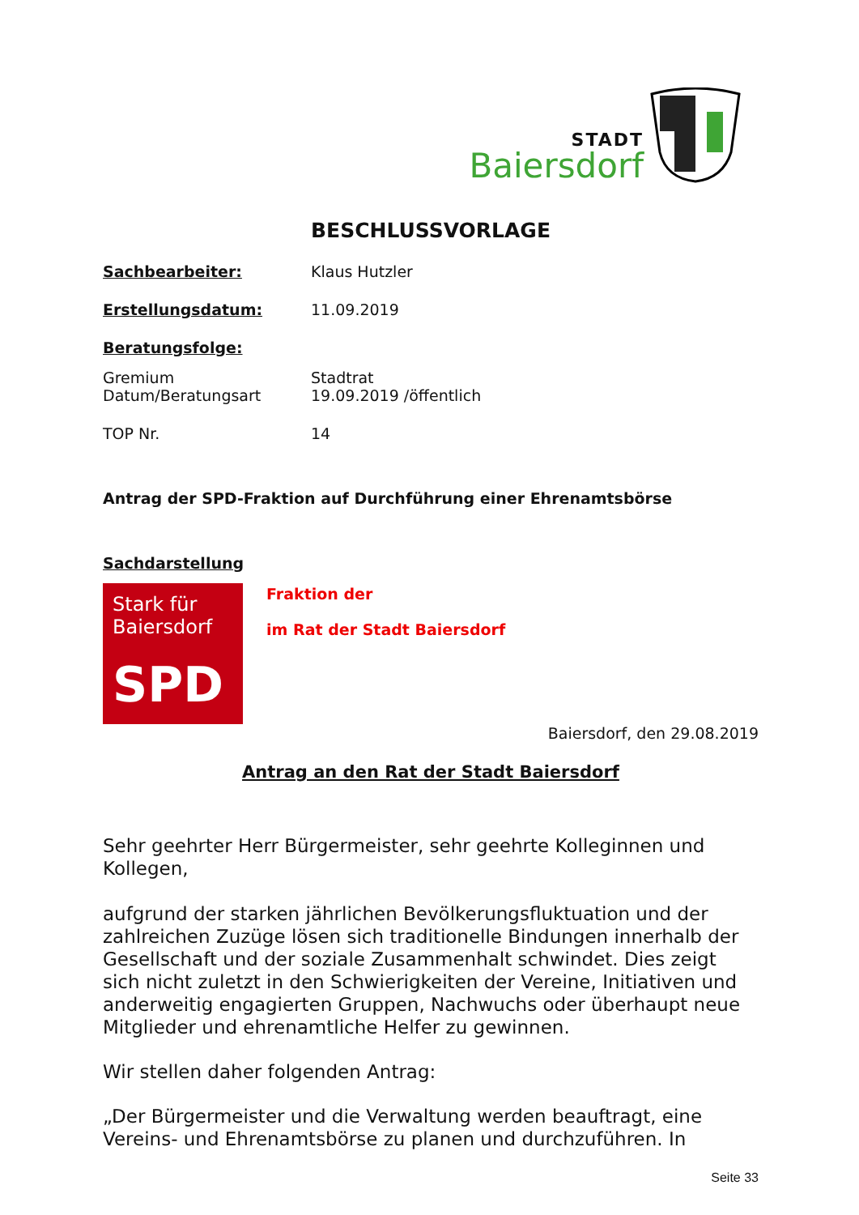STADT
Baiersdorf
BESCHLUSSVORLAGE
Sachbearbeiter: Klaus Hutzler
Erstellungsdatum: 11.09.2019
Beratungsfolge:
Gremium Stadtrat
Datum/Beratungsart 19.09.2019 /öffentlich
TOP Nr. 14
Antrag der SPD-Fraktion auf Durchführung einer Ehrenamtsbörse
Sachdarstellung
Stark für Baiersdorf
SPD
Fraktion der
im Rat der Stadt Baiersdorf
Baiersdorf, den 29.08.2019
Antrag an den Rat der Stadt Baiersdorf
Sehr geehrter Herr Bürgermeister, sehr geehrte Kolleginnen und Kollegen,
aufgrund der starken jährlichen Bevölkerungsfluktuation und der zahlreichen Zuzüge lösen sich traditionelle Bindungen innerhalb der Gesellschaft und der soziale Zusammenhalt schwindet. Dies zeigt sich nicht zuletzt in den Schwierigkeiten der Vereine, Initiativen und anderweitig engagierten Gruppen, Nachwuchs oder überhaupt neue Mitglieder und ehrenamtliche Helfer zu gewinnen.
Wir stellen daher folgenden Antrag:
„Der Bürgermeister und die Verwaltung werden beauftragt, eine Vereins- und Ehrenamtsbörse zu planen und durchzuführen. In
Seite 33